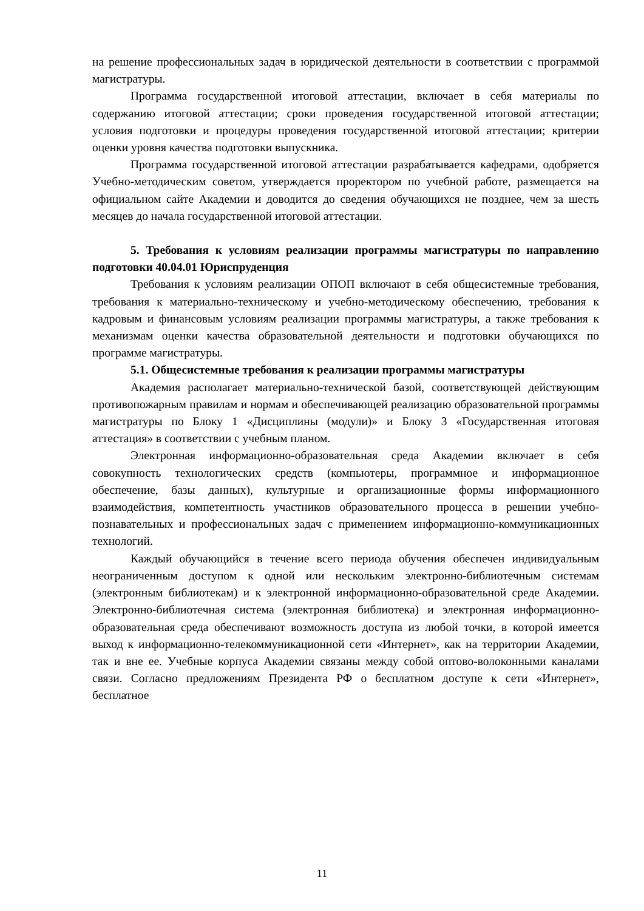на решение профессиональных задач в юридической деятельности в соответствии с программой магистратуры.
Программа государственной итоговой аттестации, включает в себя материалы по содержанию итоговой аттестации; сроки проведения государственной итоговой аттестации; условия подготовки и процедуры проведения государственной итоговой аттестации; критерии оценки уровня качества подготовки выпускника.
Программа государственной итоговой аттестации разрабатывается кафедрами, одобряется Учебно-методическим советом, утверждается проректором по учебной работе, размещается на официальном сайте Академии и доводится до сведения обучающихся не позднее, чем за шесть месяцев до начала государственной итоговой аттестации.
5. Требования к условиям реализации программы магистратуры по направлению подготовки 40.04.01 Юриспруденция
Требования к условиям реализации ОПОП включают в себя общесистемные требования, требования к материально-техническому и учебно-методическому обеспечению, требования к кадровым и финансовым условиям реализации программы магистратуры, а также требования к механизмам оценки качества образовательной деятельности и подготовки обучающихся по программе магистратуры.
5.1. Общесистемные требования к реализации программы магистратуры
Академия располагает материально-технической базой, соответствующей действующим противопожарным правилам и нормам и обеспечивающей реализацию образовательной программы магистратуры по Блоку 1 «Дисциплины (модули)» и Блоку 3 «Государственная итоговая аттестация» в соответствии с учебным планом.
Электронная информационно-образовательная среда Академии включает в себя совокупность технологических средств (компьютеры, программное и информационное обеспечение, базы данных), культурные и организационные формы информационного взаимодействия, компетентность участников образовательного процесса в решении учебно-познавательных и профессиональных задач с применением информационно-коммуникационных технологий.
Каждый обучающийся в течение всего периода обучения обеспечен индивидуальным неограниченным доступом к одной или нескольким электронно-библиотечным системам (электронным библиотекам) и к электронной информационно-образовательной среде Академии. Электронно-библиотечная система (электронная библиотека) и электронная информационно-образовательная среда обеспечивают возможность доступа из любой точки, в которой имеется выход к информационно-телекоммуникационной сети «Интернет», как на территории Академии, так и вне ее. Учебные корпуса Академии связаны между собой оптово-волоконными каналами связи. Согласно предложениям Президента РФ о бесплатном доступе к сети «Интернет», бесплатное
11